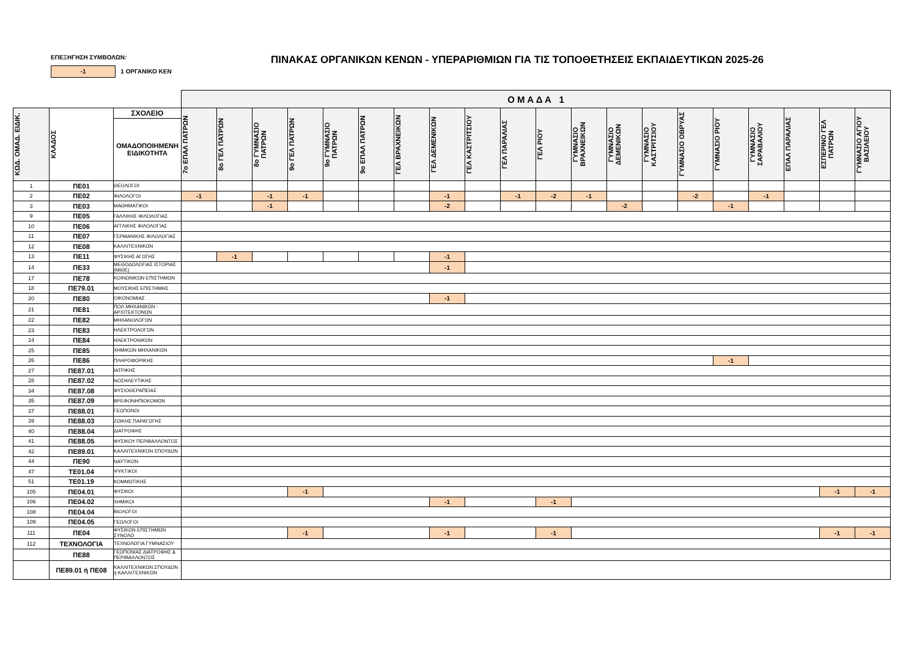ΕΠΕΞΗΓΗΣΗ ΣΥΜΒΟΛΩΝ:
-1 1 ΟΡΓΑΝΙΚΟ ΚΕΝ
ΠΙΝΑΚΑΣ ΟΡΓΑΝΙΚΩΝ ΚΕΝΩΝ - ΥΠΕΡΑΡΙΘΜΙΩΝ ΓΙΑ ΤΙΣ ΤΟΠΟΘΕΤΗΣΕΙΣ ΕΚΠΑΙΔΕΥΤΙΚΩΝ 2025-26
| | | | Ο Μ Α Δ Α 1 | | | | | | | | | | | | | | | | | | | |
| ΚΩΔ. ΟΜΑΔ. ΕΙΔΙΚ. | ΚΛΑΔΟΣ | ΣΧΟΛΕΙΟ | 7ο ΕΠΑΛ ΠΑΤΡΩΝ | 8ο ΓΕΛ ΠΑΤΡΩΝ | 8ο ΓΥΜΝΑΣΙΟ ΠΑΤΡΩΝ | 9ο ΓΕΛ ΠΑΤΡΩΝ | 9ο ΓΥΜΝΑΣΙΟ ΠΑΤΡΩΝ | 9ο ΕΠΑΛ ΠΑΤΡΩΝ | ΓΕΛ ΒΡΑΧΝΕΙΚΩΝ | ΓΕΛ ΔΕΜΕΝΙΚΩΝ | ΓΕΛ ΚΑΣΤΡΙΤΣΙΟΥ | ΓΕΛ ΠΑΡΑΛΙΑΣ | ΓΕΛ ΡΙΟΥ | ΓΥΜΝΑΣΙΟ ΒΡΑΧΝΕΙΚΩΝ | ΓΥΜΝΑΣΙΟ ΔΕΜΕΝΙΚΩΝ | ΓΥΜΝΑΣΙΟ ΚΑΣΤΡΙΤΣΙΟΥ | ΓΥΜΝΑΣΙΟ ΟΒΡΥΑΣ | ΓΥΜΝΑΣΙΟ ΡΙΟΥ | ΓΥΜΝΑΣΙΟ ΣΑΡΑΒΑΛΙΟΥ | ΕΠΑΛ ΠΑΡΑΛΙΑΣ | ΕΣΠΕΡΙΝΟ ΓΕΛ ΠΑΤΡΩΝ | ΓΥΜΝΑΣΙΟ ΑΓΙΟΥ ΒΑΣΙΛΕΙΟΥ |
| | | ΟΜΑΔΟΠΟΙΗΜΕΝΗ ΕΙΔΙΚΟΤΗΤΑ | | | | | | | | | | | | | | | | | | | | |
| 1 | ΠΕ01 | ΘΕΟΛΟΓΟΙ | | | | | | | | | | | | | | | | | | | | |
| 2 | ΠΕ02 | ΦΙΛΟΛΟΓΟΙ | -1 | | -1 | -1 | | | | -1 | | -1 | -2 | -1 | | | -2 | | -1 | | | |
| 3 | ΠΕ03 | ΜΑΘΗΜΑΤΙΚΟΙ | | | -1 | | | | | -2 | | | | | -2 | | | -1 | | | | |
| 9 | ΠΕ05 | ΓΑΛΛΙΚΗΣ ΦΙΛΟΛΟΓΙΑΣ | | | | | | | | | | | | | | | | | | | | |
| 10 | ΠΕ06 | ΑΓΓΛΙΚΗΣ ΦΙΛΟΛΟΓΙΑΣ | | | | | | | | | | | | | | | | | | | | |
| 11 | ΠΕ07 | ΓΕΡΜΑΝΙΚΗΣ ΦΙΛΟΛΟΓΙΑΣ | | | | | | | | | | | | | | | | | | | | |
| 12 | ΠΕ08 | ΚΑΛΛΙΤΕΧΝΙΚΩΝ | | | | | | | | | | | | | | | | | | | | |
| 13 | ΠΕ11 | ΦΥΣΙΚΗΣ ΑΓΩΓΗΣ | | -1 | | | | | | -1 | | | | | | | | | | | | |
| 14 | ΠΕ33 | ΜΕΘΟΔΟΛΟΓΙΑΣ ΙΣΤΟΡΙΑΣ (ΜΙΘΕ) | | | | | | | | -1 | | | | | | | | | | | | |
| 17 | ΠΕ78 | ΚΟΙΝΩΝΙΚΩΝ ΕΠΙΣΤΗΜΩΝ | | | | | | | | | | | | | | | | | | | | |
| 18 | ΠΕ79.01 | ΜΟΥΣΙΚΗΣ ΕΠΙΣΤΗΜΗΣ | | | | | | | | | | | | | | | | | | | | |
| 20 | ΠΕ80 | ΟΙΚΟΝΟΜΙΑΣ | | | | | | | | -1 | | | | | | | | | | | | |
| 21 | ΠΕ81 | ΠΟΛ.ΜΗΧΑΝΙΚΩΝ - ΑΡΧΙΤΕΚΤΟΝΩΝ | | | | | | | | | | | | | | | | | | | | |
| 22 | ΠΕ82 | ΜΗΧΑΝΟΛΟΓΩΝ | | | | | | | | | | | | | | | | | | | | |
| 23 | ΠΕ83 | ΗΛΕΚΤΡΟΛΟΓΩΝ | | | | | | | | | | | | | | | | | | | | |
| 24 | ΠΕ84 | ΗΛΕΚΤΡΟΝΙΚΩΝ | | | | | | | | | | | | | | | | | | | | |
| 25 | ΠΕ85 | ΧΗΜΙΚΩΝ ΜΗΧΑΝΙΚΩΝ | | | | | | | | | | | | | | | | | | | | |
| 26 | ΠΕ86 | ΠΛΗΡΟΦΟΡΙΚΗΣ | | | | | | | | | | | | | | | | -1 | | | | |
| 27 | ΠΕ87.01 | ΙΑΤΡΙΚΗΣ | | | | | | | | | | | | | | | | | | | | |
| 28 | ΠΕ87.02 | ΝΟΣΗΛΕΥΤΙΚΗΣ | | | | | | | | | | | | | | | | | | | | |
| 34 | ΠΕ87.08 | ΦΥΣΙΟΘΕΡΑΠΕΙΑΣ | | | | | | | | | | | | | | | | | | | | |
| 35 | ΠΕ87.09 | ΒΡΕΦΟΝΗΠΙΟΚΟΜΩΝ | | | | | | | | | | | | | | | | | | | | |
| 37 | ΠΕ88.01 | ΓΕΩΠΟΝΟΙ | | | | | | | | | | | | | | | | | | | | |
| 39 | ΠΕ88.03 | ΖΩΙΚΗΣ ΠΑΡΑΓΩΓΗΣ | | | | | | | | | | | | | | | | | | | | |
| 40 | ΠΕ88.04 | ΔΙΑΤΡΟΦΗΣ | | | | | | | | | | | | | | | | | | | | |
| 41 | ΠΕ88.05 | ΦΥΣΙΚΟΥ ΠΕΡΙΒΑΛΛΟΝΤΟΣ | | | | | | | | | | | | | | | | | | | | |
| 42 | ΠΕ89.01 | ΚΑΛΛΙΤΕΧΝΙΚΩΝ ΣΠΟΥΔΩΝ | | | | | | | | | | | | | | | | | | | | |
| 44 | ΠΕ90 | ΝΑΥΤΙΚΩΝ | | | | | | | | | | | | | | | | | | | | |
| 47 | ΤΕ01.04 | ΨΥΚΤΙΚΟΙ | | | | | | | | | | | | | | | | | | | | |
| 51 | ΤΕ01.19 | ΚΟΜΜΩΤΙΚΗΣ | | | | | | | | | | | | | | | | | | | | |
| 105 | ΠΕ04.01 | ΦΥΣΙΚΟΙ | | | | -1 | | | | | | | | | | | | | | | -1 | -1 |
| 106 | ΠΕ04.02 | ΧΗΜΙΚΟΙ | | | | | | | | -1 | | | -1 | | | | | | | | | |
| 108 | ΠΕ04.04 | ΒΙΟΛΟΓΟΙ | | | | | | | | | | | | | | | | | | | | |
| 109 | ΠΕ04.05 | ΓΕΩΛΟΓΟΙ | | | | | | | | | | | | | | | | | | | | |
| 111 | ΠΕ04 | ΦΥΣΙΚΩΝ ΕΠΙΣΤΗΜΩΝ ΣΥΝΟΛΟ | | | | -1 | | | | -1 | | | -1 | | | | | | | | -1 | -1 |
| 112 | ΤΕΧΝΟΛΟΓΙΑ | ΤΕΧΝΟΛΟΓΙΑ ΓΥΜΝΑΣΙΟΥ | | | | | | | | | | | | | | | | | | | | |
| | ΠΕ88 | ΓΕΩΠΟΝΙΑΣ ΔΙΑΤΡΟΦΗΣ & ΠΕΡΙΒΑΛΛΟΝΤΟΣ | | | | | | | | | | | | | | | | | | | | |
| | ΠΕ89.01 ή ΠΕ08 | ΚΑΛΛΙΤΕΧΝΙΚΩΝ ΣΠΟΥΔΩΝ ή ΚΑΛΛΙΤΕΧΝΙΚΩΝ | | | | | | | | | | | | | | | | | | | | |